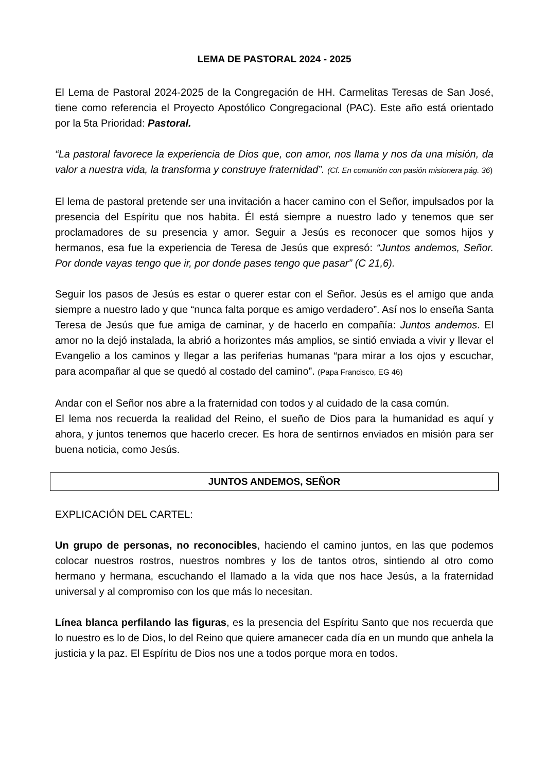LEMA DE PASTORAL 2024 - 2025
El Lema de Pastoral 2024-2025 de la Congregación de HH. Carmelitas Teresas de San José, tiene como referencia el Proyecto Apostólico Congregacional (PAC). Este año está orientado por la 5ta Prioridad: Pastoral.
“La pastoral favorece la experiencia de Dios que, con amor, nos llama y nos da una misión, da valor a nuestra vida, la transforma y construye fraternidad”. (Cf. En comunión con pasión misionera pág. 36)
El lema de pastoral pretende ser una invitación a hacer camino con el Señor, impulsados por la presencia del Espíritu que nos habita. Él está siempre a nuestro lado y tenemos que ser proclamadores de su presencia y amor. Seguir a Jesús es reconocer que somos hijos y hermanos, esa fue la experiencia de Teresa de Jesús que expresó: “Juntos andemos, Señor. Por donde vayas tengo que ir, por donde pases tengo que pasar” (C 21,6).
Seguir los pasos de Jesús es estar o querer estar con el Señor. Jesús es el amigo que anda siempre a nuestro lado y que “nunca falta porque es amigo verdadero”. Así nos lo enseña Santa Teresa de Jesús que fue amiga de caminar, y de hacerlo en compañía: Juntos andemos. El amor no la dejó instalada, la abrió a horizontes más amplios, se sintió enviada a vivir y llevar el Evangelio a los caminos y llegar a las periferias humanas “para mirar a los ojos y escuchar, para acompañar al que se quedó al costado del camino”. (Papa Francisco, EG 46)
Andar con el Señor nos abre a la fraternidad con todos y al cuidado de la casa común.
El lema nos recuerda la realidad del Reino, el sueño de Dios para la humanidad es aquí y ahora, y juntos tenemos que hacerlo crecer. Es hora de sentirnos enviados en misión para ser buena noticia, como Jesús.
JUNTOS ANDEMOS, SEÑOR
EXPLICACIÓN DEL CARTEL:
Un grupo de personas, no reconocibles, haciendo el camino juntos, en las que podemos colocar nuestros rostros, nuestros nombres y los de tantos otros, sintiendo al otro como hermano y hermana, escuchando el llamado a la vida que nos hace Jesús, a la fraternidad universal y al compromiso con los que más lo necesitan.
Línea blanca perfilando las figuras, es la presencia del Espíritu Santo que nos recuerda que lo nuestro es lo de Dios, lo del Reino que quiere amanecer cada día en un mundo que anhela la justicia y la paz. El Espíritu de Dios nos une a todos porque mora en todos.